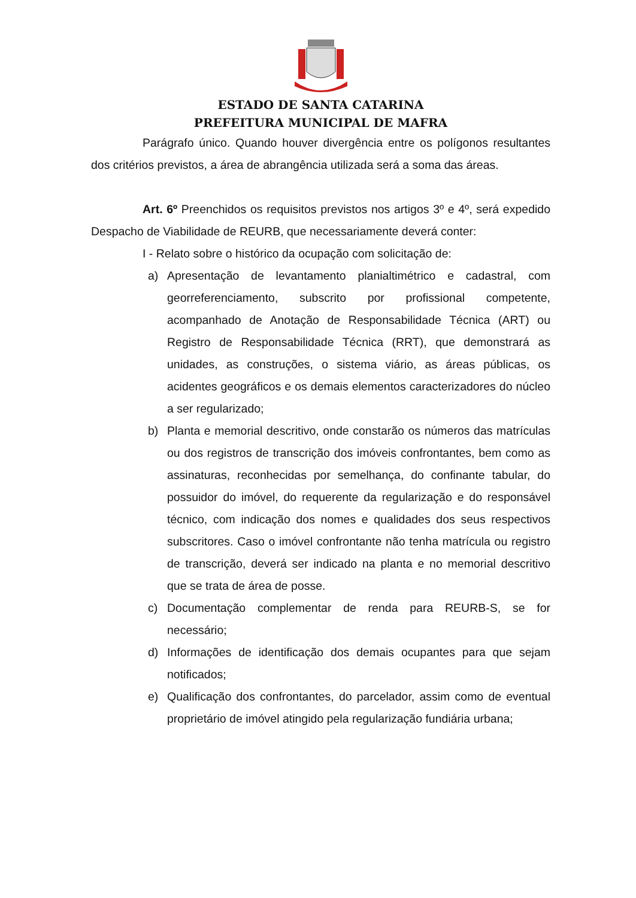ESTADO DE SANTA CATARINA
PREFEITURA MUNICIPAL DE MAFRA
Parágrafo único. Quando houver divergência entre os polígonos resultantes dos critérios previstos, a área de abrangência utilizada será a soma das áreas.
Art. 6º Preenchidos os requisitos previstos nos artigos 3º e 4º, será expedido Despacho de Viabilidade de REURB, que necessariamente deverá conter:
I - Relato sobre o histórico da ocupação com solicitação de:
a) Apresentação de levantamento planialtimétrico e cadastral, com georreferenciamento, subscrito por profissional competente, acompanhado de Anotação de Responsabilidade Técnica (ART) ou Registro de Responsabilidade Técnica (RRT), que demonstrará as unidades, as construções, o sistema viário, as áreas públicas, os acidentes geográficos e os demais elementos caracterizadores do núcleo a ser regularizado;
b) Planta e memorial descritivo, onde constarão os números das matrículas ou dos registros de transcrição dos imóveis confrontantes, bem como as assinaturas, reconhecidas por semelhança, do confinante tabular, do possuidor do imóvel, do requerente da regularização e do responsável técnico, com indicação dos nomes e qualidades dos seus respectivos subscritores. Caso o imóvel confrontante não tenha matrícula ou registro de transcrição, deverá ser indicado na planta e no memorial descritivo que se trata de área de posse.
c) Documentação complementar de renda para REURB-S, se for necessário;
d) Informações de identificação dos demais ocupantes para que sejam notificados;
e) Qualificação dos confrontantes, do parcelador, assim como de eventual proprietário de imóvel atingido pela regularização fundiária urbana;